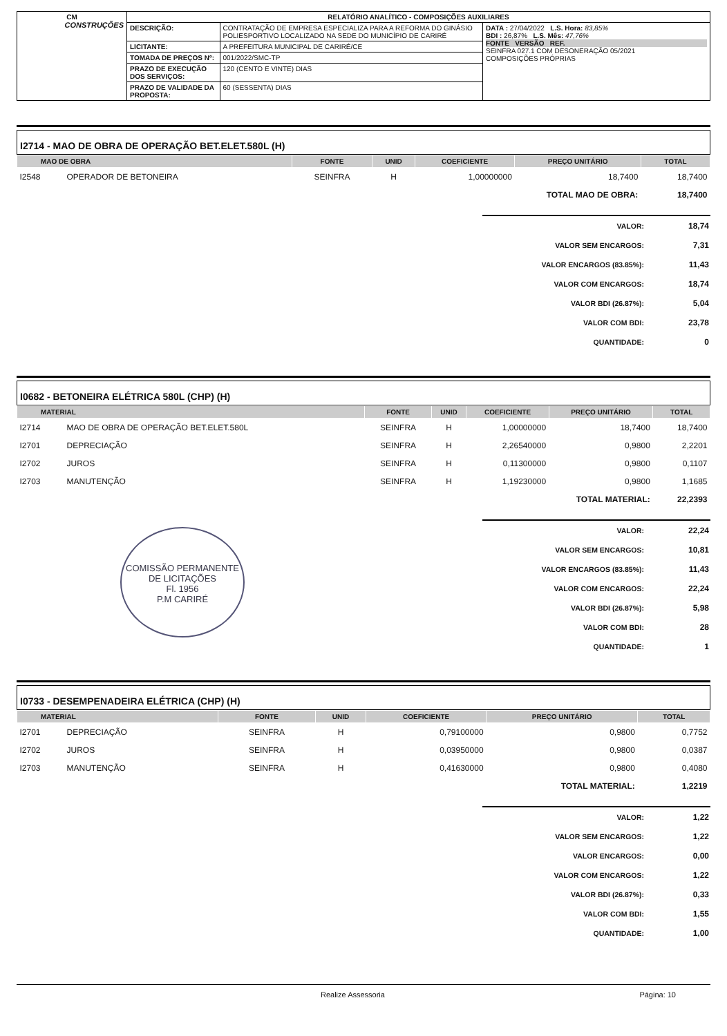| CM CONSTRUÇÕES | RELATÓRIO ANALÍTICO - COMPOSIÇÕES AUXILIARES | | |
| | DESCRIÇÃO: | CONTRATAÇÃO DE EMPRESA ESPECIALIZA PARA A REFORMA DO GINÁSIO POLIESPORTIVO LOCALIZADO NA SEDE DO MUNICÍPIO DE CARIRÉ | DATA : 27/04/2022 L.S. Hora: 83,85% BDI : 26,87% L.S. Mês: 47,76% FONTE VERSÃO REF. SEINFRA 027.1 COM DESONERAÇÃO 05/2021 COMPOSIÇÕES PRÓPRIAS |
| | LICITANTE: | A PREFEITURA MUNICIPAL DE CARIRÉ/CE | |
| | TOMADA DE PREÇOS Nº: | 001/2022/SMC-TP | |
| | PRAZO DE EXECUÇÃO DOS SERVIÇOS: | 120 (CENTO E VINTE) DIAS | |
| | PRAZO DE VALIDADE DA PROPOSTA: | 60 (SESSENTA) DIAS | |
I2714 - MAO DE OBRA DE OPERAÇÃO BET.ELET.580L (H)
| MAO DE OBRA | | FONTE | UNID | COEFICIENTE | PREÇO UNITÁRIO | TOTAL |
| --- | --- | --- | --- | --- | --- | --- |
| I2548 | OPERADOR DE BETONEIRA | SEINFRA | H | 1,00000000 | 18,7400 | 18,7400 |
| TOTAL MAO DE OBRA: | | | | | | 18,7400 |
| VALOR: | 18,74 |
| VALOR SEM ENCARGOS: | 7,31 |
| VALOR ENCARGOS (83.85%): | 11,43 |
| VALOR COM ENCARGOS: | 18,74 |
| VALOR BDI (26.87%): | 5,04 |
| VALOR COM BDI: | 23,78 |
| QUANTIDADE: | 0 |
I0682 - BETONEIRA ELÉTRICA 580L (CHP) (H)
| MATERIAL | | FONTE | UNID | COEFICIENTE | PREÇO UNITÁRIO | TOTAL |
| --- | --- | --- | --- | --- | --- | --- |
| I2714 | MAO DE OBRA DE OPERAÇÃO BET.ELET.580L | SEINFRA | H | 1,00000000 | 18,7400 | 18,7400 |
| I2701 | DEPRECIAÇÃO | SEINFRA | H | 2,26540000 | 0,9800 | 2,2201 |
| I2702 | JUROS | SEINFRA | H | 0,11300000 | 0,9800 | 0,1107 |
| I2703 | MANUTENÇÃO | SEINFRA | H | 1,19230000 | 0,9800 | 1,1685 |
| TOTAL MATERIAL: | | | | | | 22,2393 |
COMISSÃO PERMANENTE DE LICITAÇÕES
Fl. 1956
P.M CARIRÉ
| VALOR: | 22,24 |
| VALOR SEM ENCARGOS: | 10,81 |
| VALOR ENCARGOS (83.85%): | 11,43 |
| VALOR COM ENCARGOS: | 22,24 |
| VALOR BDI (26.87%): | 5,98 |
| VALOR COM BDI: | 28 |
| QUANTIDADE: | 1 |
I0733 - DESEMPENADEIRA ELÉTRICA (CHP) (H)
| MATERIAL | | FONTE | UNID | COEFICIENTE | PREÇO UNITÁRIO | TOTAL |
| --- | --- | --- | --- | --- | --- | --- |
| I2701 | DEPRECIAÇÃO | SEINFRA | H | 0,79100000 | 0,9800 | 0,7752 |
| I2702 | JUROS | SEINFRA | H | 0,03950000 | 0,9800 | 0,0387 |
| I2703 | MANUTENÇÃO | SEINFRA | H | 0,41630000 | 0,9800 | 0,4080 |
| TOTAL MATERIAL: | | | | | | 1,2219 |
| VALOR: | 1,22 |
| VALOR SEM ENCARGOS: | 1,22 |
| VALOR ENCARGOS: | 0,00 |
| VALOR COM ENCARGOS: | 1,22 |
| VALOR BDI (26.87%): | 0,33 |
| VALOR COM BDI: | 1,55 |
| QUANTIDADE: | 1,00 |
Realize Assessoria Página: 10